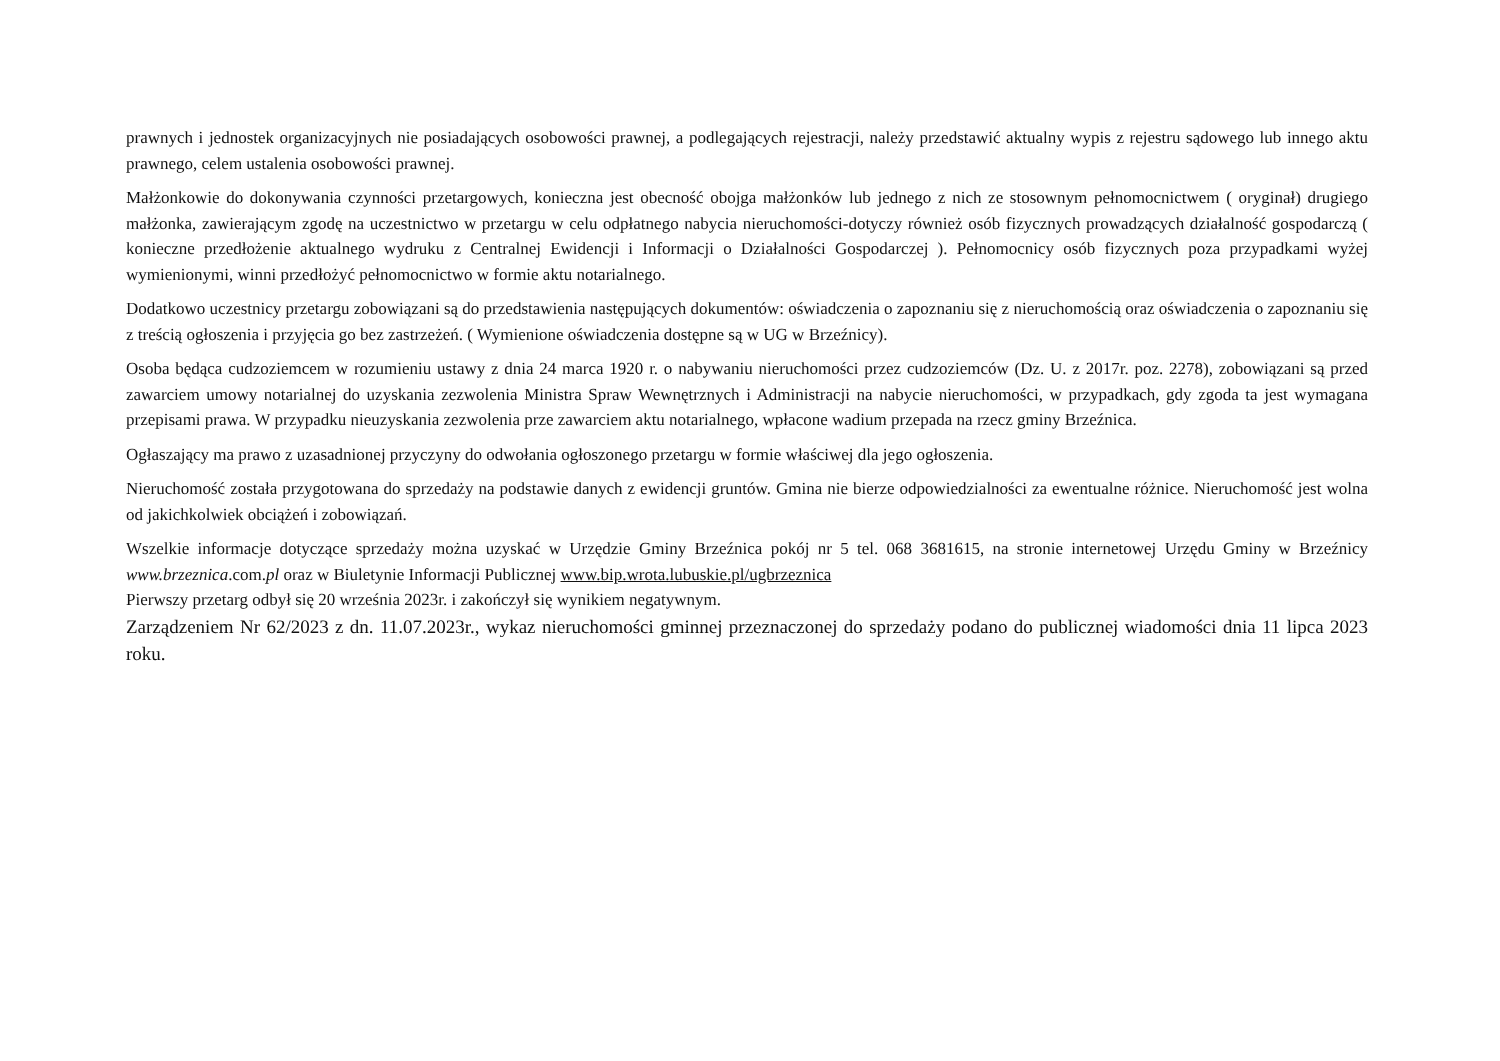prawnych i jednostek organizacyjnych nie posiadających osobowości prawnej, a podlegających rejestracji, należy przedstawić aktualny wypis z rejestru sądowego lub innego aktu prawnego, celem ustalenia osobowości prawnej.
Małżonkowie do dokonywania czynności przetargowych, konieczna jest obecność obojga małżonków lub jednego z nich ze stosownym pełnomocnictwem ( oryginał) drugiego małżonka, zawierającym zgodę na uczestnictwo w przetargu w celu odpłatnego nabycia nieruchomości-dotyczy również osób fizycznych prowadzących działalność gospodarczą ( konieczne przedłożenie aktualnego wydruku z Centralnej Ewidencji i Informacji o Działalności Gospodarczej ). Pełnomocnicy osób fizycznych poza przypadkami wyżej wymienionymi, winni przedłożyć pełnomocnictwo w formie aktu notarialnego.
Dodatkowo uczestnicy przetargu zobowiązani są do przedstawienia następujących dokumentów: oświadczenia o zapoznaniu się z nieruchomością oraz oświadczenia o zapoznaniu się z treścią ogłoszenia i przyjęcia go bez zastrzeżeń. ( Wymienione oświadczenia dostępne są w UG w Brzeźnicy).
Osoba będąca cudzoziemcem w rozumieniu ustawy z dnia 24 marca 1920 r. o nabywaniu nieruchomości przez cudzoziemców (Dz. U. z 2017r. poz. 2278), zobowiązani są przed zawarciem umowy notarialnej do uzyskania zezwolenia Ministra Spraw Wewnętrznych i Administracji na nabycie nieruchomości, w przypadkach, gdy zgoda ta jest wymagana przepisami prawa. W przypadku nieuzyskania zezwolenia prze zawarciem aktu notarialnego, wpłacone wadium przepada na rzecz gminy Brzeźnica.
Ogłaszający ma prawo z uzasadnionej przyczyny do odwołania ogłoszonego przetargu w formie właściwej dla jego ogłoszenia.
Nieruchomość została przygotowana do sprzedaży na podstawie danych z ewidencji gruntów. Gmina nie bierze odpowiedzialności za ewentualne różnice. Nieruchomość jest wolna od jakichkolwiek obciążeń i zobowiązań.
Wszelkie informacje dotyczące sprzedaży można uzyskać w Urzędzie Gminy Brzeźnica pokój nr 5 tel. 068 3681615, na stronie internetowej Urzędu Gminy w Brzeźnicy www.brzeznica.com.pl oraz w Biuletynie Informacji Publicznej www.bip.wrota.lubuskie.pl/ugbrzeznica
Pierwszy przetarg odbył się 20 września 2023r. i zakończył się wynikiem negatywnym.
Zarządzeniem Nr 62/2023 z dn. 11.07.2023r., wykaz nieruchomości gminnej przeznaczonej do sprzedaży podano do publicznej wiadomości dnia 11 lipca 2023 roku.